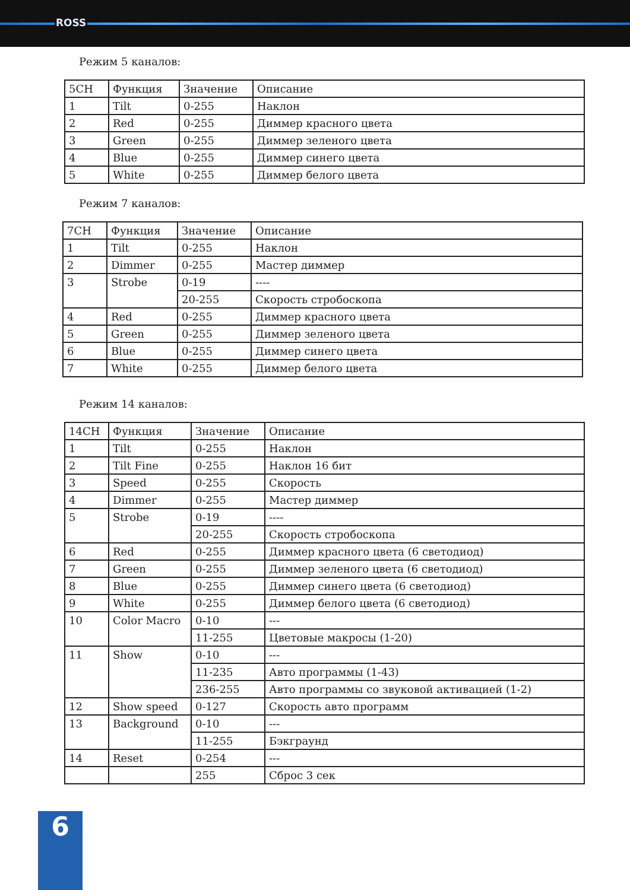ROSS
Режим 5 каналов:
| 5CH | Функция | Значение | Описание |
| --- | --- | --- | --- |
| 1 | Tilt | 0-255 | Наклон |
| 2 | Red | 0-255 | Диммер красного цвета |
| 3 | Green | 0-255 | Диммер зеленого цвета |
| 4 | Blue | 0-255 | Диммер синего цвета |
| 5 | White | 0-255 | Диммер белого цвета |
Режим 7 каналов:
| 7CH | Функция | Значение | Описание |
| --- | --- | --- | --- |
| 1 | Tilt | 0-255 | Наклон |
| 2 | Dimmer | 0-255 | Мастер диммер |
| 3 | Strobe | 0-19 | ---- |
| | | 20-255 | Скорость стробоскопа |
| 4 | Red | 0-255 | Диммер красного цвета |
| 5 | Green | 0-255 | Диммер зеленого цвета |
| 6 | Blue | 0-255 | Диммер синего цвета |
| 7 | White | 0-255 | Диммер белого цвета |
Режим 14 каналов:
| 14CH | Функция | Значение | Описание |
| --- | --- | --- | --- |
| 1 | Tilt | 0-255 | Наклон |
| 2 | Tilt Fine | 0-255 | Наклон 16 бит |
| 3 | Speed | 0-255 | Скорость |
| 4 | Dimmer | 0-255 | Мастер диммер |
| 5 | Strobe | 0-19 | ---- |
| | | 20-255 | Скорость стробоскопа |
| 6 | Red | 0-255 | Диммер красного цвета (6 светодиод) |
| 7 | Green | 0-255 | Диммер зеленого цвета (6 светодиод) |
| 8 | Blue | 0-255 | Диммер синего цвета (6 светодиод) |
| 9 | White | 0-255 | Диммер белого цвета (6 светодиод) |
| 10 | Color Macro | 0-10 | --- |
| | | 11-255 | Цветовые макросы (1-20) |
| 11 | Show | 0-10 | --- |
| | | 11-235 | Авто программы (1-43) |
| | | 236-255 | Авто программы со звуковой активацией (1-2) |
| 12 | Show speed | 0-127 | Скорость авто программ |
| 13 | Background | 0-10 | --- |
| | | 11-255 | Бэкграунд |
| 14 | Reset | 0-254 | --- |
| | | 255 | Сброс 3 сек |
6